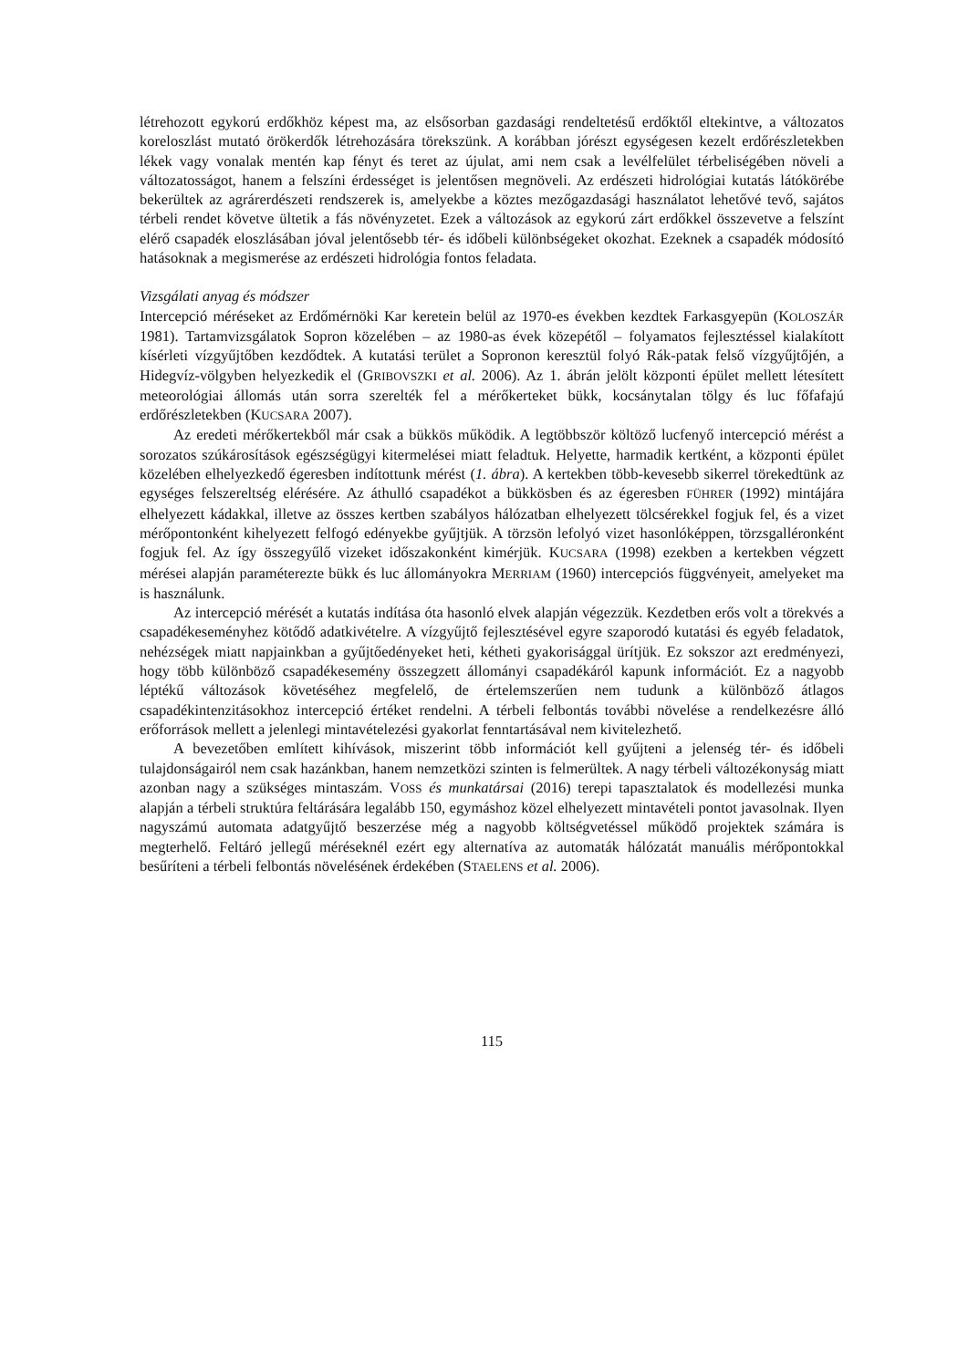létrehozott egykorú erdőkhöz képest ma, az elsősorban gazdasági rendeltetésű erdőktől eltekintve, a változatos koreloszlást mutató örökerdők létrehozására törekszünk. A korábban jórészt egységesen kezelt erdőrészletekben lékek vagy vonalak mentén kap fényt és teret az újulat, ami nem csak a levélfelület térbeliségében növeli a változatosságot, hanem a felszíni érdességet is jelentősen megnöveli. Az erdészeti hidrológiai kutatás látókörébe bekerültek az agrárerdészeti rendszerek is, amelyekbe a köztes mezőgazdasági használatot lehetővé tevő, sajátos térbeli rendet követve ültetik a fás növényzetet. Ezek a változások az egykorú zárt erdőkkel összevetve a felszínt elérő csapadék eloszlásában jóval jelentősebb tér- és időbeli különbségeket okozhat. Ezeknek a csapadék módosító hatásoknak a megismerése az erdészeti hidrológia fontos feladata.
Vizsgálati anyag és módszer
Intercepció méréseket az Erdőmérnöki Kar keretein belül az 1970-es években kezdtek Farkasgyepün (KOLOSZÁR 1981). Tartamvizsgálatok Sopron közelében – az 1980-as évek közepétől – folyamatos fejlesztéssel kialakított kísérleti vízgyűjtőben kezdődtek. A kutatási terület a Sopronon keresztül folyó Rák-patak felső vízgyűjtőjén, a Hidegvíz-völgyben helyezkedik el (GRIBOVSZKI et al. 2006). Az 1. ábrán jelölt központi épület mellett létesített meteorológiai állomás után sorra szerelték fel a mérőkerteket bükk, kocsánytalan tölgy és luc főfafajú erdőrészletekben (KUCSARA 2007).
Az eredeti mérőkertekből már csak a bükkös működik. A legtöbbször költöző lucfenyő intercepció mérést a sorozatos szúkárosítások egészségügyi kitermelései miatt feladtuk. Helyette, harmadik kertként, a központi épület közelében elhelyezkedő égeresben indítottunk mérést (1. ábra). A kertekben több-kevesebb sikerrel törekedtünk az egységes felszereltség elérésére. Az áthulló csapadékot a bükkösben és az égeresben FÜHRER (1992) mintájára elhelyezett kádakkal, illetve az összes kertben szabályos hálózatban elhelyezett tölcsérekkel fogjuk fel, és a vizet mérőpontonként kihelyezett felfogó edényekbe gyűjtjük. A törzsön lefolyó vizet hasonlóképpen, törzsgalléronként fogjuk fel. Az így összegyűlő vizeket időszakonként kimérjük. KUCSARA (1998) ezekben a kertekben végzett mérései alapján paraméterezte bükk és luc állományokra MERRIAM (1960) intercepciós függvényeit, amelyeket ma is használunk.
Az intercepció mérését a kutatás indítása óta hasonló elvek alapján végezzük. Kezdetben erős volt a törekvés a csapadékeseményhez kötődő adatkivételre. A vízgyűjtő fejlesztésével egyre szaporodó kutatási és egyéb feladatok, nehézségek miatt napjainkban a gyűjtőedényeket heti, kétheti gyakorisággal ürítjük. Ez sokszor azt eredményezi, hogy több különböző csapadékesemény összegzett állományi csapadékáról kapunk információt. Ez a nagyobb léptékű változások követéséhez megfelelő, de értelemszerűen nem tudunk a különböző átlagos csapadékintenzitásokhoz intercepció értéket rendelni. A térbeli felbontás további növelése a rendelkezésre álló erőforrások mellett a jelenlegi mintavételezési gyakorlat fenntartásával nem kivitelezhető.
A bevezetőben említett kihívások, miszerint több információt kell gyűjteni a jelenség tér- és időbeli tulajdonságairól nem csak hazánkban, hanem nemzetközi szinten is felmerültek. A nagy térbeli változékonyság miatt azonban nagy a szükséges mintaszám. VOSS és munkatársai (2016) terepi tapasztalatok és modellezési munka alapján a térbeli struktúra feltárására legalább 150, egymáshoz közel elhelyezett mintavételi pontot javasolnak. Ilyen nagyszámú automata adatgyűjtő beszerzése még a nagyobb költségvetéssel működő projektek számára is megterhelő. Feltáró jellegű méréseknél ezért egy alternatíva az automaták hálózatát manuális mérőpontokkal besűríteni a térbeli felbontás növelésének érdekében (STAELENS et al. 2006).
115